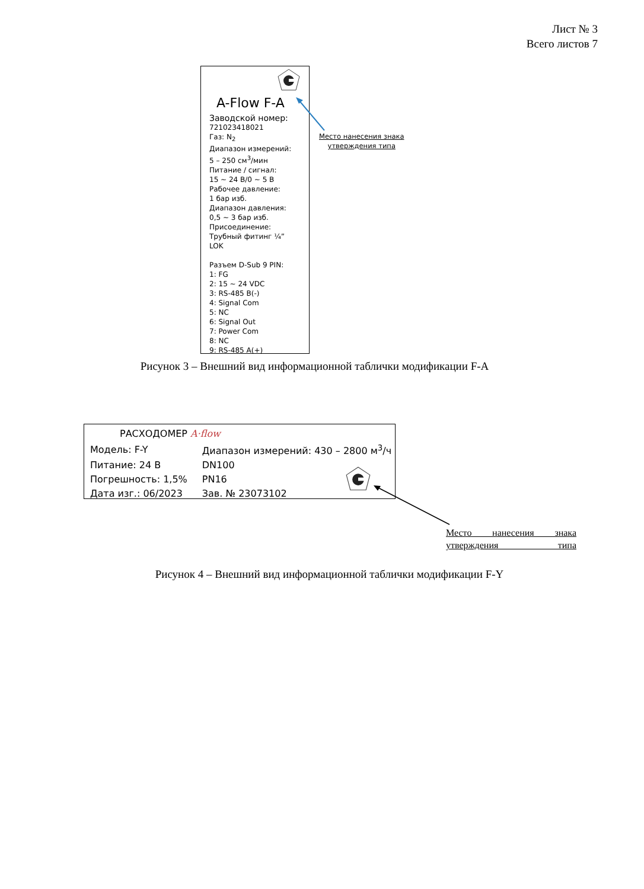Лист № 3
Всего листов 7
A-Flow F-A
Заводской номер:
721023418021
Газ: N<sub>2</sub>
Диапазон измерений:
5 – 250 см<sup>3</sup>/мин
Питание / сигнал:
15 ~ 24 В/0 ~ 5 В
Рабочее давление:
1 бар изб.
Диапазон давления:
0,5 ~ 3 бар изб.
Присоединение:
Трубный фитинг ¼”
LOK
Разъем D-Sub 9 PIN:
1: FG
2: 15 ~ 24 VDC
3: RS-485 B(-)
4: Signal Com
5: NC
6: Signal Out
7: Power Com
8: NC
9: RS-485 A(+)
Место нанесения знака
утверждения типа
Рисунок 3 – Внешний вид информационной таблички модификации F-A
РАСХОДОМЕР A·flow
| Модель: F-Y | Диапазон измерений: 430 – 2800 м<sup>3</sup>/ч |
| Питание: 24 В | DN100 |
| Погрешность: 1,5% | PN16 |
| Дата изг.: 06/2023 | Зав. № 23073102 |
Место нанесения знака утверждения типа
Рисунок 4 – Внешний вид информационной таблички модификации F-Y